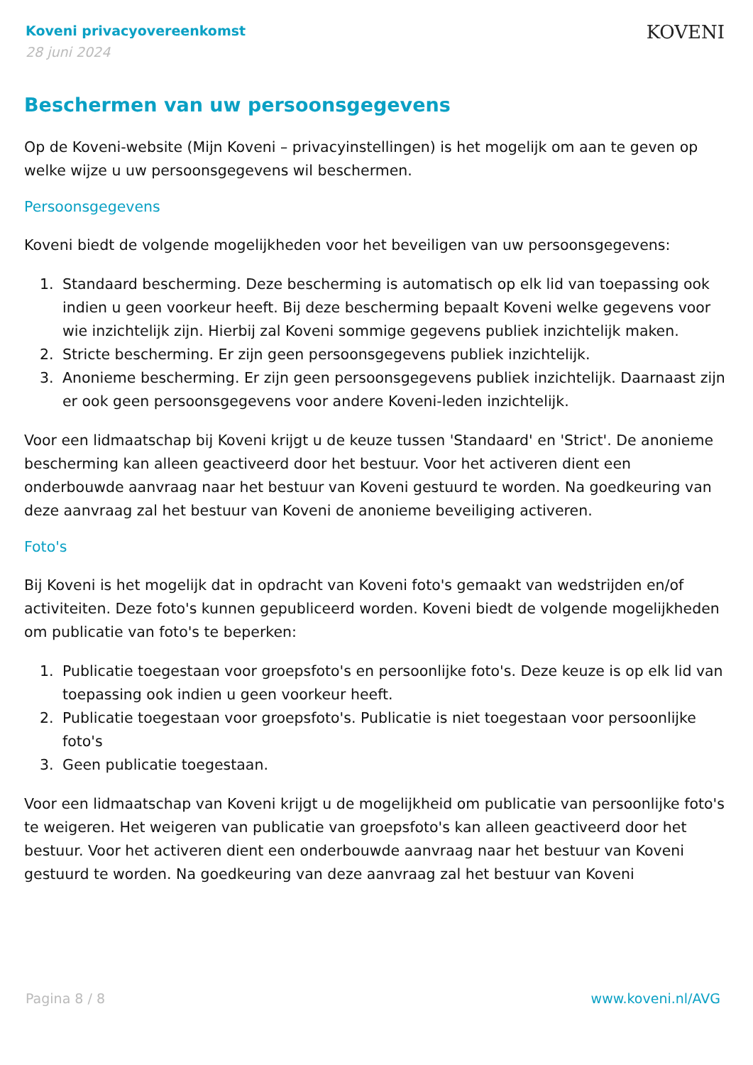Koveni privacyovereenkomst
28 juni 2024
KOVENI
Beschermen van uw persoonsgegevens
Op de Koveni-website (Mijn Koveni – privacyinstellingen) is het mogelijk om aan te geven op welke wijze u uw persoonsgegevens wil beschermen.
Persoonsgegevens
Koveni biedt de volgende mogelijkheden voor het beveiligen van uw persoonsgegevens:
1. Standaard bescherming. Deze bescherming is automatisch op elk lid van toepassing ook indien u geen voorkeur heeft. Bij deze bescherming bepaalt Koveni welke gegevens voor wie inzichtelijk zijn. Hierbij zal Koveni sommige gegevens publiek inzichtelijk maken.
2. Stricte bescherming. Er zijn geen persoonsgegevens publiek inzichtelijk.
3. Anonieme bescherming. Er zijn geen persoonsgegevens publiek inzichtelijk. Daarnaast zijn er ook geen persoonsgegevens voor andere Koveni-leden inzichtelijk.
Voor een lidmaatschap bij Koveni krijgt u de keuze tussen 'Standaard' en 'Strict'. De anonieme bescherming kan alleen geactiveerd door het bestuur. Voor het activeren dient een onderbouwde aanvraag naar het bestuur van Koveni gestuurd te worden. Na goedkeuring van deze aanvraag zal het bestuur van Koveni de anonieme beveiliging activeren.
Foto's
Bij Koveni is het mogelijk dat in opdracht van Koveni foto's gemaakt van wedstrijden en/of activiteiten. Deze foto's kunnen gepubliceerd worden. Koveni biedt de volgende mogelijkheden om publicatie van foto's te beperken:
1. Publicatie toegestaan voor groepsfoto's en persoonlijke foto's. Deze keuze is op elk lid van toepassing ook indien u geen voorkeur heeft.
2. Publicatie toegestaan voor groepsfoto's. Publicatie is niet toegestaan voor persoonlijke foto's
3. Geen publicatie toegestaan.
Voor een lidmaatschap van Koveni krijgt u de mogelijkheid om publicatie van persoonlijke foto's te weigeren. Het weigeren van publicatie van groepsfoto's kan alleen geactiveerd door het bestuur. Voor het activeren dient een onderbouwde aanvraag naar het bestuur van Koveni gestuurd te worden. Na goedkeuring van deze aanvraag zal het bestuur van Koveni
Pagina 8 / 8 www.koveni.nl/AVG